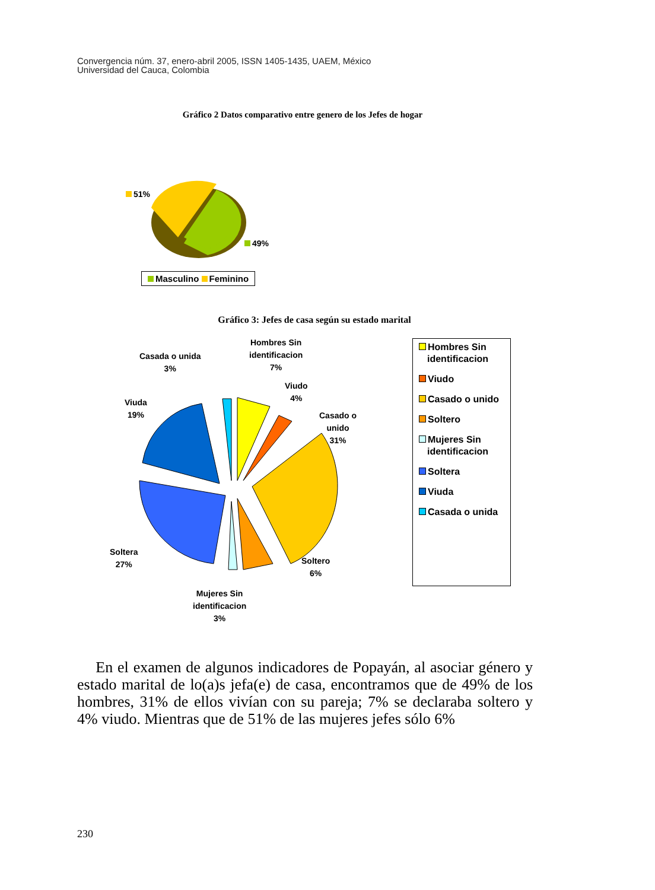Convergencia núm. 37, enero-abril 2005, ISSN 1405-1435, UAEM, México
Universidad del Cauca, Colombia
Gráfico 2 Datos comparativo entre genero de los Jefes de hogar
51%
49%
Masculino Feminino
Gráfico 3: Jefes de casa según su estado marital
Hombres Sin
identificacion
7%
Casada o unida
3%
Viudo
4%
Viuda
19%
Casado o
unido
31%
Soltera
27%
Soltero
6%
Mujeres Sin
identificacion
3%
Hombres Sin identificacion
Viudo
Casado o unido
Soltero
Mujeres Sin identificacion
Soltera
Viuda
Casada o unida
En el examen de algunos indicadores de Popayán, al asociar género y estado marital de lo(a)s jefa(e) de casa, encontramos que de 49% de los hombres, 31% de ellos vivían con su pareja; 7% se declaraba soltero y 4% viudo. Mientras que de 51% de las mujeres jefes sólo 6%
230